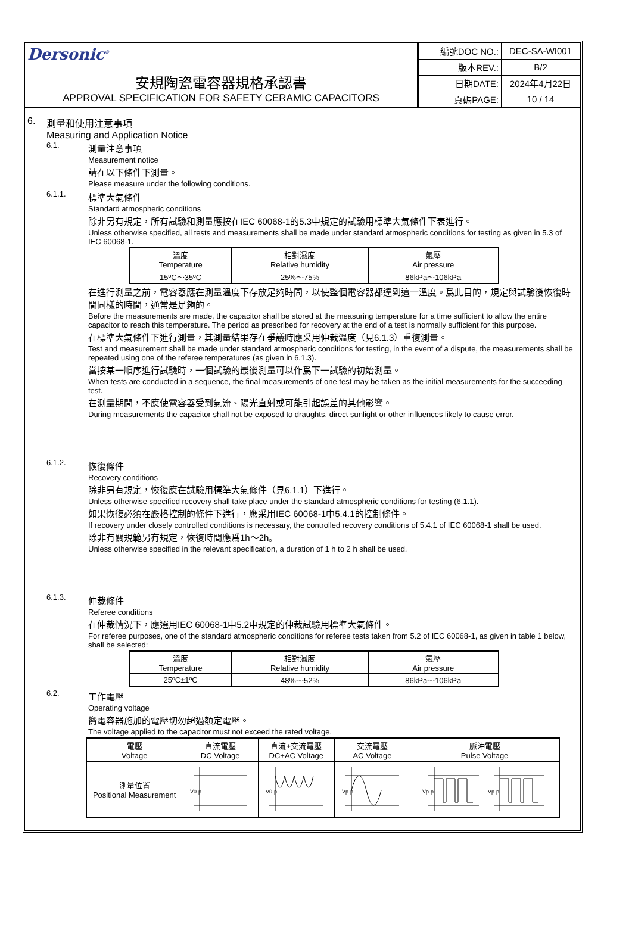Dersonic<sup>®</sup>
安規陶瓷電容器規格承認書
APPROVAL SPECIFICATION FOR SAFETY CERAMIC CAPACITORS
| 編號DOC NO.: | DEC-SA-WI001 |
| 版本REV.: | B/2 |
| 日期DATE: | 2024年4月22日 |
| 頁碼PAGE: | 10 / 14 |
6. 測量和使用注意事項
Measuring and Application Notice
6.1.
測量注意事項
Measurement notice
請在以下條件下測量。
Please measure under the following conditions.
6.1.1.
標準大氣條件
Standard atmospheric conditions
除非另有規定，所有試驗和測量應按在IEC 60068-1的5.3中規定的試驗用標準大氣條件下表進行。
Unless otherwise specified, all tests and measurements shall be made under standard atmospheric conditions for testing as given in 5.3 of IEC 60068-1.
| 溫度 Temperature | 相對濕度 Relative humidity | 氣壓 Air pressure |
| --- | --- | --- |
| 15ºC～35ºC | 25%～75% | 86kPa～106kPa |
在進行測量之前，電容器應在測量溫度下存放足夠時間，以使整個電容器都達到這一溫度。爲此目的，規定與試驗後恢復時間同樣的時間，通常是足夠的。
Before the measurements are made, the capacitor shall be stored at the measuring temperature for a time sufficient to allow the entire capacitor to reach this temperature. The period as prescribed for recovery at the end of a test is normally sufficient for this purpose.
在標準大氣條件下進行測量，其測量結果存在爭議時應采用仲裁溫度（見6.1.3）重復測量。
Test and measurement shall be made under standard atmospheric conditions for testing, in the event of a dispute, the measurements shall be repeated using one of the referee temperatures (as given in 6.1.3).
當按某一順序進行試驗時，一個試驗的最後測量可以作爲下一試驗的初始測量。
When tests are conducted in a sequence, the final measurements of one test may be taken as the initial measurements for the succeeding test.
在測量期間，不應使電容器受到氣流、陽光直射或可能引起誤差的其他影響。
During measurements the capacitor shall not be exposed to draughts, direct sunlight or other influences likely to cause error.
6.1.2.
恢復條件
Recovery conditions
除非另有規定，恢復應在試驗用標準大氣條件（見6.1.1）下進行。
Unless otherwise specified recovery shall take place under the standard atmospheric conditions for testing (6.1.1).
如果恢復必須在嚴格控制的條件下進行，應采用IEC 60068-1中5.4.1的控制條件。
If recovery under closely controlled conditions is necessary, the controlled recovery conditions of 5.4.1 of IEC 60068-1 shall be used.
除非有關規範另有規定，恢復時間應爲1h～2h。
Unless otherwise specified in the relevant specification, a duration of 1 h to 2 h shall be used.
6.1.3.
仲裁條件
Referee conditions
在仲裁情況下，應選用IEC 60068-1中5.2中規定的仲裁試驗用標準大氣條件。
For referee purposes, one of the standard atmospheric conditions for referee tests taken from 5.2 of IEC 60068-1, as given in table 1 below, shall be selected:
| 溫度 Temperature | 相對濕度 Relative humidity | 氣壓 Air pressure |
| --- | --- | --- |
| 25ºC±1ºC | 48%～52% | 86kPa～106kPa |
6.2.
工作電壓
Operating voltage
嚮電容器施加的電壓切勿超過額定電壓。
The voltage applied to the capacitor must not exceed the rated voltage.
| 電壓 Voltage | 直流電壓 DC Voltage | 直流+交流電壓 DC+AC Voltage | 交流電壓 AC Voltage | 脈沖電壓 Pulse Voltage |
| --- | --- | --- | --- | --- |
| 測量位置 Positional Measurement | V0-p | V0-p | Vp-p | Vp-p Vp-p |